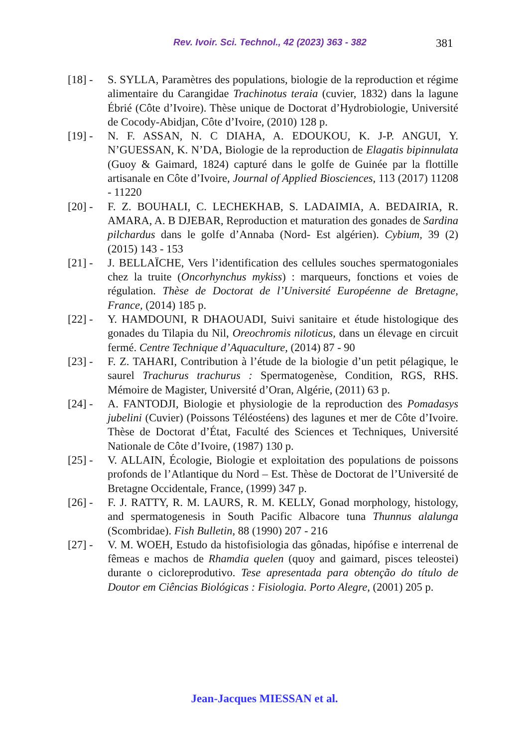Rev. Ivoir. Sci. Technol., 42 (2023) 363 - 382 381
[18] -
S. SYLLA, Paramètres des populations, biologie de la reproduction et régime alimentaire du Carangidae Trachinotus teraia (cuvier, 1832) dans la lagune Ébrié (Côte d’Ivoire). Thèse unique de Doctorat d’Hydrobiologie, Université de Cocody-Abidjan, Côte d’Ivoire, (2010) 128 p.
[19] -
N. F. ASSAN, N. C DIAHA, A. EDOUKOU, K. J-P. ANGUI, Y. N’GUESSAN, K. N’DA, Biologie de la reproduction de Elagatis bipinnulata (Guoy & Gaimard, 1824) capturé dans le golfe de Guinée par la flottille artisanale en Côte d’Ivoire, Journal of Applied Biosciences, 113 (2017) 11208 - 11220
[20] -
F. Z. BOUHALI, C. LECHEKHAB, S. LADAIMIA, A. BEDAIRIA, R. AMARA, A. B DJEBAR, Reproduction et maturation des gonades de Sardina pilchardus dans le golfe d’Annaba (Nord- Est algérien). Cybium, 39 (2) (2015) 143 - 153
[21] -
J. BELLAÏCHE, Vers l’identification des cellules souches spermatogoniales chez la truite (Oncorhynchus mykiss) : marqueurs, fonctions et voies de régulation. Thèse de Doctorat de l’Université Européenne de Bretagne, France, (2014) 185 p.
[22] -
Y. HAMDOUNI, R DHAOUADI, Suivi sanitaire et étude histologique des gonades du Tilapia du Nil, Oreochromis niloticus, dans un élevage en circuit fermé. Centre Technique d’Aquaculture, (2014) 87 - 90
[23] -
F. Z. TAHARI, Contribution à l’étude de la biologie d’un petit pélagique, le saurel Trachurus trachurus : Spermatogenèse, Condition, RGS, RHS. Mémoire de Magister, Université d’Oran, Algérie, (2011) 63 p.
[24] -
A. FANTODJI, Biologie et physiologie de la reproduction des Pomadasys jubelini (Cuvier) (Poissons Téléostéens) des lagunes et mer de Côte d’Ivoire. Thèse de Doctorat d’État, Faculté des Sciences et Techniques, Université Nationale de Côte d’Ivoire, (1987) 130 p.
[25] -
V. ALLAIN, Écologie, Biologie et exploitation des populations de poissons profonds de l’Atlantique du Nord – Est. Thèse de Doctorat de l’Université de Bretagne Occidentale, France, (1999) 347 p.
[26] -
F. J. RATTY, R. M. LAURS, R. M. KELLY, Gonad morphology, histology, and spermatogenesis in South Pacific Albacore tuna Thunnus alalunga (Scombridae). Fish Bulletin, 88 (1990) 207 - 216
[27] -
V. M. WOEH, Estudo da histofisiologia das gônadas, hipófise e interrenal de fêmeas e machos de Rhamdia quelen (quoy and gaimard, pisces teleostei) durante o cicloreprodutivo. Tese apresentada para obtenção do título de Doutor em Ciências Biológicas : Fisiologia. Porto Alegre, (2001) 205 p.
Jean-Jacques MIESSAN et al.